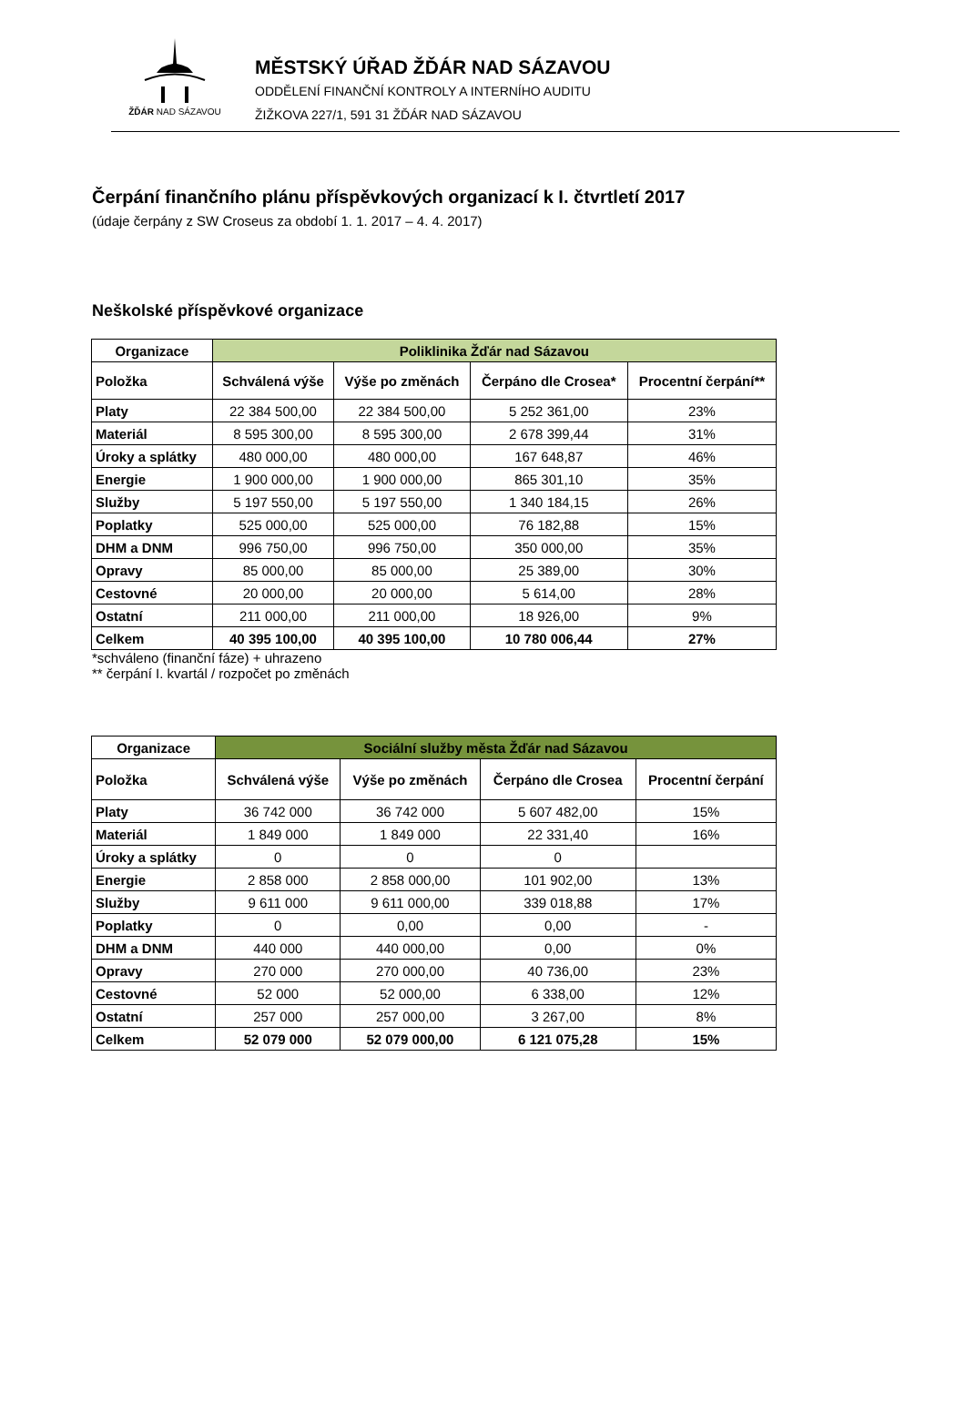ŽĎÁR NAD SÁZAVOU
MĚSTSKÝ ÚŘAD ŽĎÁR NAD SÁZAVOU
ODDĚLENÍ FINANČNÍ KONTROLY A INTERNÍHO AUDITU
ŽIŽKOVA 227/1, 591 31 ŽĎÁR NAD SÁZAVOU
Čerpání finančního plánu příspěvkových organizací k I. čtvrtletí 2017
(údaje čerpány z SW Croseus za období 1. 1. 2017 – 4. 4. 2017)
Neškolské příspěvkové organizace
| Organizace | Poliklinika Žďár nad Sázavou | | | |
| --- | --- | --- | --- | --- |
| Položka | Schválená výše | Výše po změnách | Čerpáno dle Crosea* | Procentní čerpání** |
| Platy | 22 384 500,00 | 22 384 500,00 | 5 252 361,00 | 23% |
| Materiál | 8 595 300,00 | 8 595 300,00 | 2 678 399,44 | 31% |
| Úroky a splátky | 480 000,00 | 480 000,00 | 167 648,87 | 46% |
| Energie | 1 900 000,00 | 1 900 000,00 | 865 301,10 | 35% |
| Služby | 5 197 550,00 | 5 197 550,00 | 1 340 184,15 | 26% |
| Poplatky | 525 000,00 | 525 000,00 | 76 182,88 | 15% |
| DHM a DNM | 996 750,00 | 996 750,00 | 350 000,00 | 35% |
| Opravy | 85 000,00 | 85 000,00 | 25 389,00 | 30% |
| Cestovné | 20 000,00 | 20 000,00 | 5 614,00 | 28% |
| Ostatní | 211 000,00 | 211 000,00 | 18 926,00 | 9% |
| Celkem | 40 395 100,00 | 40 395 100,00 | 10 780 006,44 | 27% |
*schváleno (finanční fáze) + uhrazeno
** čerpání I. kvartál / rozpočet po změnách
| Organizace | Sociální služby města Žďár nad Sázavou | | | |
| --- | --- | --- | --- | --- |
| Položka | Schválená výše | Výše po změnách | Čerpáno dle Crosea | Procentní čerpání |
| Platy | 36 742 000 | 36 742 000 | 5 607 482,00 | 15% |
| Materiál | 1 849 000 | 1 849 000 | 22 331,40 | 16% |
| Úroky a splátky | 0 | 0 | 0 | |
| Energie | 2 858 000 | 2 858 000,00 | 101 902,00 | 13% |
| Služby | 9 611 000 | 9 611 000,00 | 339 018,88 | 17% |
| Poplatky | 0 | 0,00 | 0,00 | - |
| DHM a DNM | 440 000 | 440 000,00 | 0,00 | 0% |
| Opravy | 270 000 | 270 000,00 | 40 736,00 | 23% |
| Cestovné | 52 000 | 52 000,00 | 6 338,00 | 12% |
| Ostatní | 257 000 | 257 000,00 | 3 267,00 | 8% |
| Celkem | 52 079 000 | 52 079 000,00 | 6 121 075,28 | 15% |